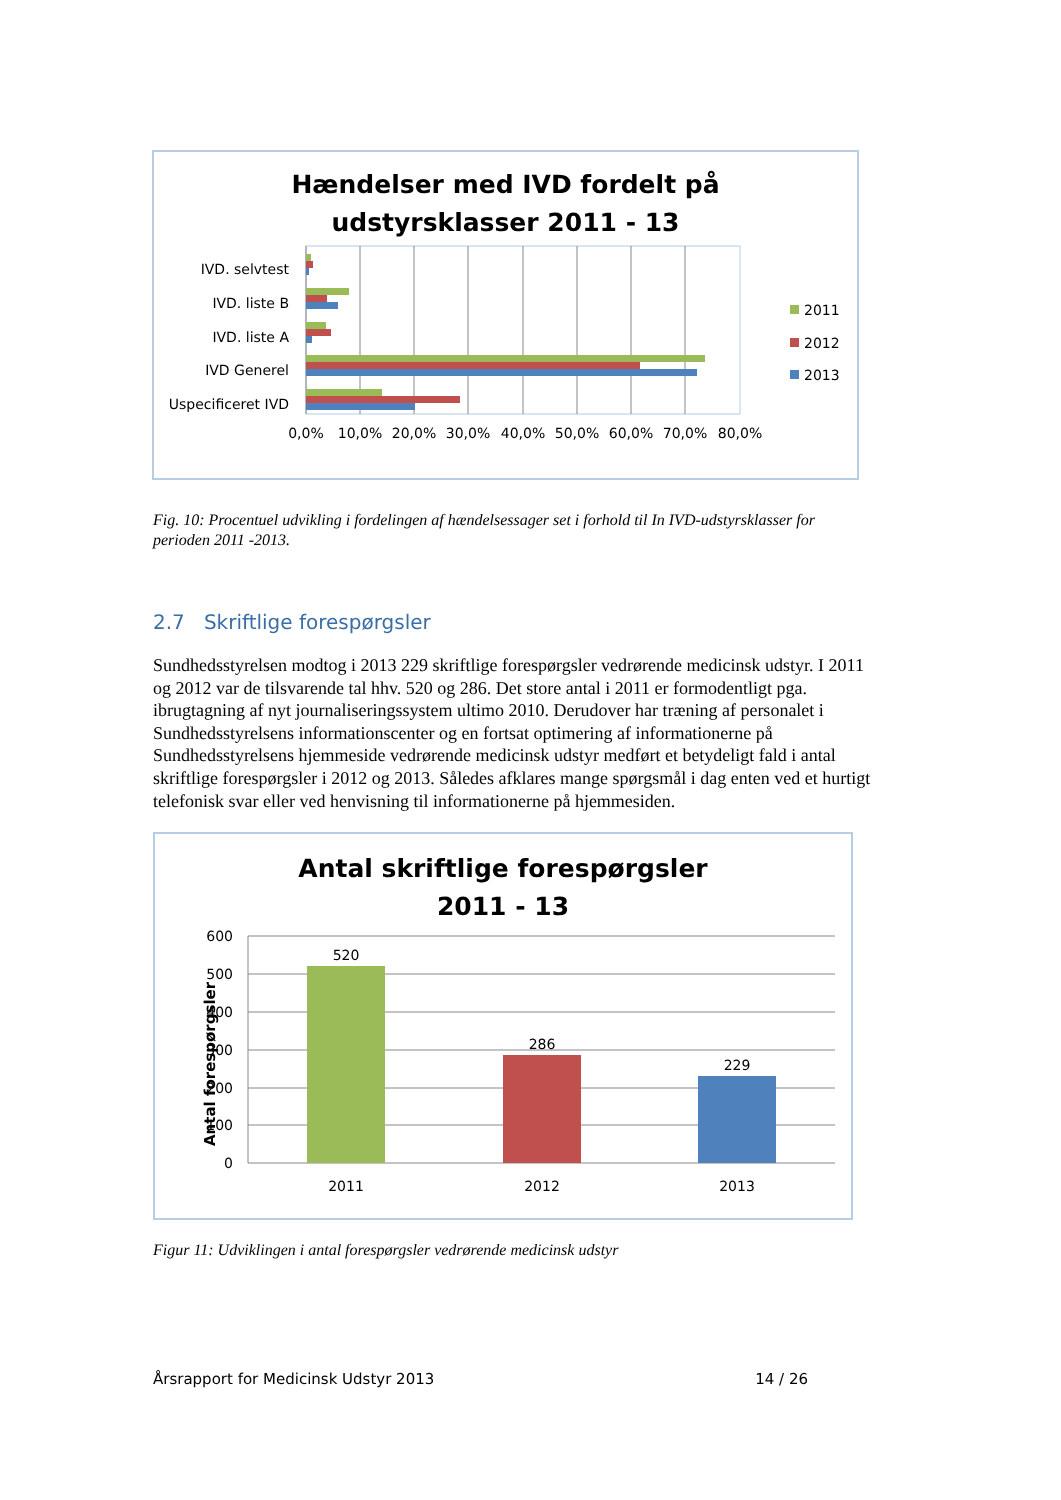Hændelser med IVD fordelt på
udstyrsklasser 2011 - 13
IVD. selvtest
IVD. liste B
IVD. liste A
IVD Generel
Uspecificeret IVD
0,0%
10,0%
20,0%
30,0%
40,0%
50,0%
60,0%
70,0%
80,0%
2011
2012
2013
Fig. 10: Procentuel udvikling i fordelingen af hændelsessager set i forhold til In IVD-udstyrsklasser for perioden 2011 -2013.
2.7 Skriftlige forespørgsler
Sundhedsstyrelsen modtog i 2013 229 skriftlige forespørgsler vedrørende medicinsk udstyr. I 2011 og 2012 var de tilsvarende tal hhv. 520 og 286. Det store antal i 2011 er formodentligt pga. ibrugtagning af nyt journaliseringssystem ultimo 2010. Derudover har træning af personalet i Sundhedsstyrelsens informationscenter og en fortsat optimering af informationerne på Sundhedsstyrelsens hjemmeside vedrørende medicinsk udstyr medført et betydeligt fald i antal skriftlige forespørgsler i 2012 og 2013. Således afklares mange spørgsmål i dag enten ved et hurtigt telefonisk svar eller ved henvisning til informationerne på hjemmesiden.
Antal skriftlige forespørgsler
2011 - 13
Antal forespørgsler
600
500
400
300
200
100
0
520
286
229
2011
2012
2013
Figur 11: Udviklingen i antal forespørgsler vedrørende medicinsk udstyr
Årsrapport for Medicinsk Udstyr 2013 14 / 26